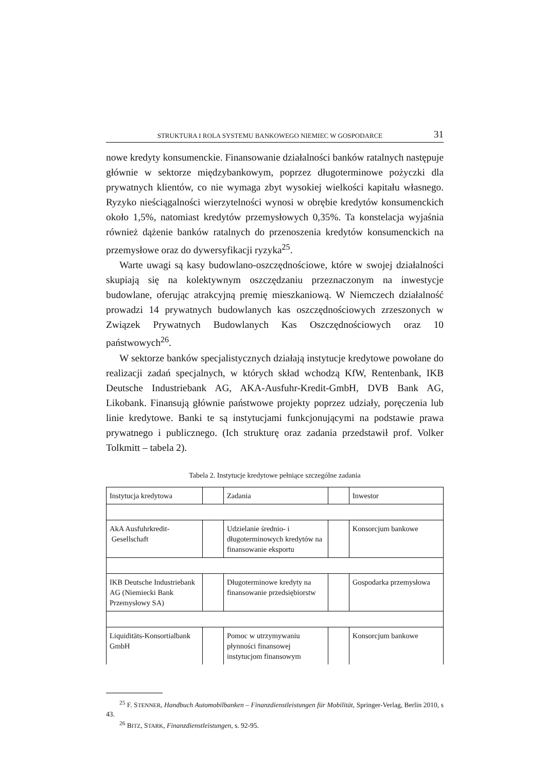STRUKTURA I ROLA SYSTEMU BANKOWEGO NIEMIEC W GOSPODARCE 31
nowe kredyty konsumenckie. Finansowanie działalności banków ratalnych następuje głównie w sektorze międzybankowym, poprzez długoterminowe pożyczki dla prywatnych klientów, co nie wymaga zbyt wysokiej wielkości kapitału własnego. Ryzyko nieściągalności wierzytelności wynosi w obrębie kredytów konsumenckich około 1,5%, natomiast kredytów przemysłowych 0,35%. Ta konstelacja wyjaśnia również dążenie banków ratalnych do przenoszenia kredytów konsumenckich na przemysłowe oraz do dywersyfikacji ryzyka<sup>25</sup>.
Warte uwagi są kasy budowlano-oszczędnościowe, które w swojej działalności skupiają się na kolektywnym oszczędzaniu przeznaczonym na inwestycje budowlane, oferując atrakcyjną premię mieszkaniową. W Niemczech działalność prowadzi 14 prywatnych budowlanych kas oszczędnościowych zrzeszonych w Związek Prywatnych Budowlanych Kas Oszczędnościowych oraz 10 państwowych<sup>26</sup>.
W sektorze banków specjalistycznych działają instytucje kredytowe powołane do realizacji zadań specjalnych, w których skład wchodzą KfW, Rentenbank, IKB Deutsche Industriebank AG, AKA-Ausfuhr-Kredit-GmbH, DVB Bank AG, Likobank. Finansują głównie państwowe projekty poprzez udziały, poręczenia lub linie kredytowe. Banki te są instytucjami funkcjonującymi na podstawie prawa prywatnego i publicznego. (Ich strukturę oraz zadania przedstawił prof. Volker Tolkmitt – tabela 2).
Tabela 2. Instytucje kredytowe pełniące szczególne zadania
| Instytucja kredytowa | | Zadania | | Inwestor |
| AkA Ausfuhrkredit- Gesellschaft | | Udzielanie średnio- i długoterminowych kredytów na finansowanie eksportu | | Konsorcjum bankowe |
| IKB Deutsche Industriebank AG (Niemiecki Bank Przemysłowy SA) | | Długoterminowe kredyty na finansowanie przedsiębiorstw | | Gospodarka przemysłowa |
| Liquiditäts-Konsortialbank GmbH | | Pomoc w utrzymywaniu płynności finansowej instytucjom finansowym | | Konsorcjum bankowe |
<sup>25</sup> F. STENNER, Handbuch Automobilbanken – Finanzdienstleistungen für Mobilität, Springer-Verlag, Berlin 2010, s 43.
<sup>26</sup> BITZ, STARK, Finanzdienstleistungen, s. 92-95.